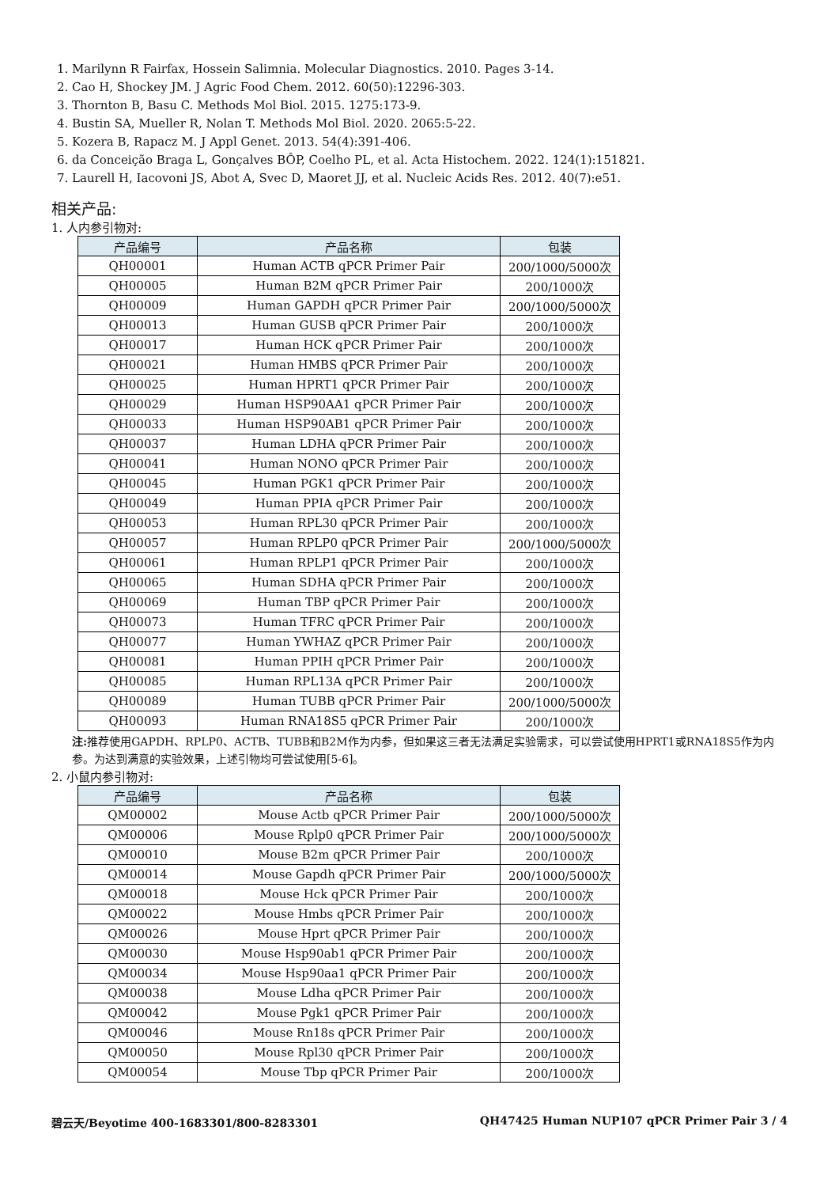1. Marilynn R Fairfax, Hossein Salimnia. Molecular Diagnostics. 2010. Pages 3-14.
2. Cao H, Shockey JM. J Agric Food Chem. 2012. 60(50):12296-303.
3. Thornton B, Basu C. Methods Mol Biol. 2015. 1275:173-9.
4. Bustin SA, Mueller R, Nolan T. Methods Mol Biol. 2020. 2065:5-22.
5. Kozera B, Rapacz M. J Appl Genet. 2013. 54(4):391-406.
6. da Conceição Braga L, Gonçalves BÔP, Coelho PL, et al. Acta Histochem. 2022. 124(1):151821.
7. Laurell H, Iacovoni JS, Abot A, Svec D, Maoret JJ, et al. Nucleic Acids Res. 2012. 40(7):e51.
相关产品:
1. 人内参引物对:
| 产品编号 | 产品名称 | 包装 |
| --- | --- | --- |
| QH00001 | Human ACTB qPCR Primer Pair | 200/1000/5000次 |
| QH00005 | Human B2M qPCR Primer Pair | 200/1000次 |
| QH00009 | Human GAPDH qPCR Primer Pair | 200/1000/5000次 |
| QH00013 | Human GUSB qPCR Primer Pair | 200/1000次 |
| QH00017 | Human HCK qPCR Primer Pair | 200/1000次 |
| QH00021 | Human HMBS qPCR Primer Pair | 200/1000次 |
| QH00025 | Human HPRT1 qPCR Primer Pair | 200/1000次 |
| QH00029 | Human HSP90AA1 qPCR Primer Pair | 200/1000次 |
| QH00033 | Human HSP90AB1 qPCR Primer Pair | 200/1000次 |
| QH00037 | Human LDHA qPCR Primer Pair | 200/1000次 |
| QH00041 | Human NONO qPCR Primer Pair | 200/1000次 |
| QH00045 | Human PGK1 qPCR Primer Pair | 200/1000次 |
| QH00049 | Human PPIA qPCR Primer Pair | 200/1000次 |
| QH00053 | Human RPL30 qPCR Primer Pair | 200/1000次 |
| QH00057 | Human RPLP0 qPCR Primer Pair | 200/1000/5000次 |
| QH00061 | Human RPLP1 qPCR Primer Pair | 200/1000次 |
| QH00065 | Human SDHA qPCR Primer Pair | 200/1000次 |
| QH00069 | Human TBP qPCR Primer Pair | 200/1000次 |
| QH00073 | Human TFRC qPCR Primer Pair | 200/1000次 |
| QH00077 | Human YWHAZ qPCR Primer Pair | 200/1000次 |
| QH00081 | Human PPIH qPCR Primer Pair | 200/1000次 |
| QH00085 | Human RPL13A qPCR Primer Pair | 200/1000次 |
| QH00089 | Human TUBB qPCR Primer Pair | 200/1000/5000次 |
| QH00093 | Human RNA18S5 qPCR Primer Pair | 200/1000次 |
注: 推荐使用GAPDH、RPLP0、ACTB、TUBB和B2M作为内参，但如果这三者无法满足实验需求，可以尝试使用HPRT1或RNA18S5作为内参。为达到满意的实验效果，上述引物均可尝试使用[5-6]。
2. 小鼠内参引物对:
| 产品编号 | 产品名称 | 包装 |
| --- | --- | --- |
| QM00002 | Mouse Actb qPCR Primer Pair | 200/1000/5000次 |
| QM00006 | Mouse Rplp0 qPCR Primer Pair | 200/1000/5000次 |
| QM00010 | Mouse B2m qPCR Primer Pair | 200/1000次 |
| QM00014 | Mouse Gapdh qPCR Primer Pair | 200/1000/5000次 |
| QM00018 | Mouse Hck qPCR Primer Pair | 200/1000次 |
| QM00022 | Mouse Hmbs qPCR Primer Pair | 200/1000次 |
| QM00026 | Mouse Hprt qPCR Primer Pair | 200/1000次 |
| QM00030 | Mouse Hsp90ab1 qPCR Primer Pair | 200/1000次 |
| QM00034 | Mouse Hsp90aa1 qPCR Primer Pair | 200/1000次 |
| QM00038 | Mouse Ldha qPCR Primer Pair | 200/1000次 |
| QM00042 | Mouse Pgk1 qPCR Primer Pair | 200/1000次 |
| QM00046 | Mouse Rn18s qPCR Primer Pair | 200/1000次 |
| QM00050 | Mouse Rpl30 qPCR Primer Pair | 200/1000次 |
| QM00054 | Mouse Tbp qPCR Primer Pair | 200/1000次 |
碧云天/Beyotime 400-1683301/800-8283301 QH47425 Human NUP107 qPCR Primer Pair 3 / 4